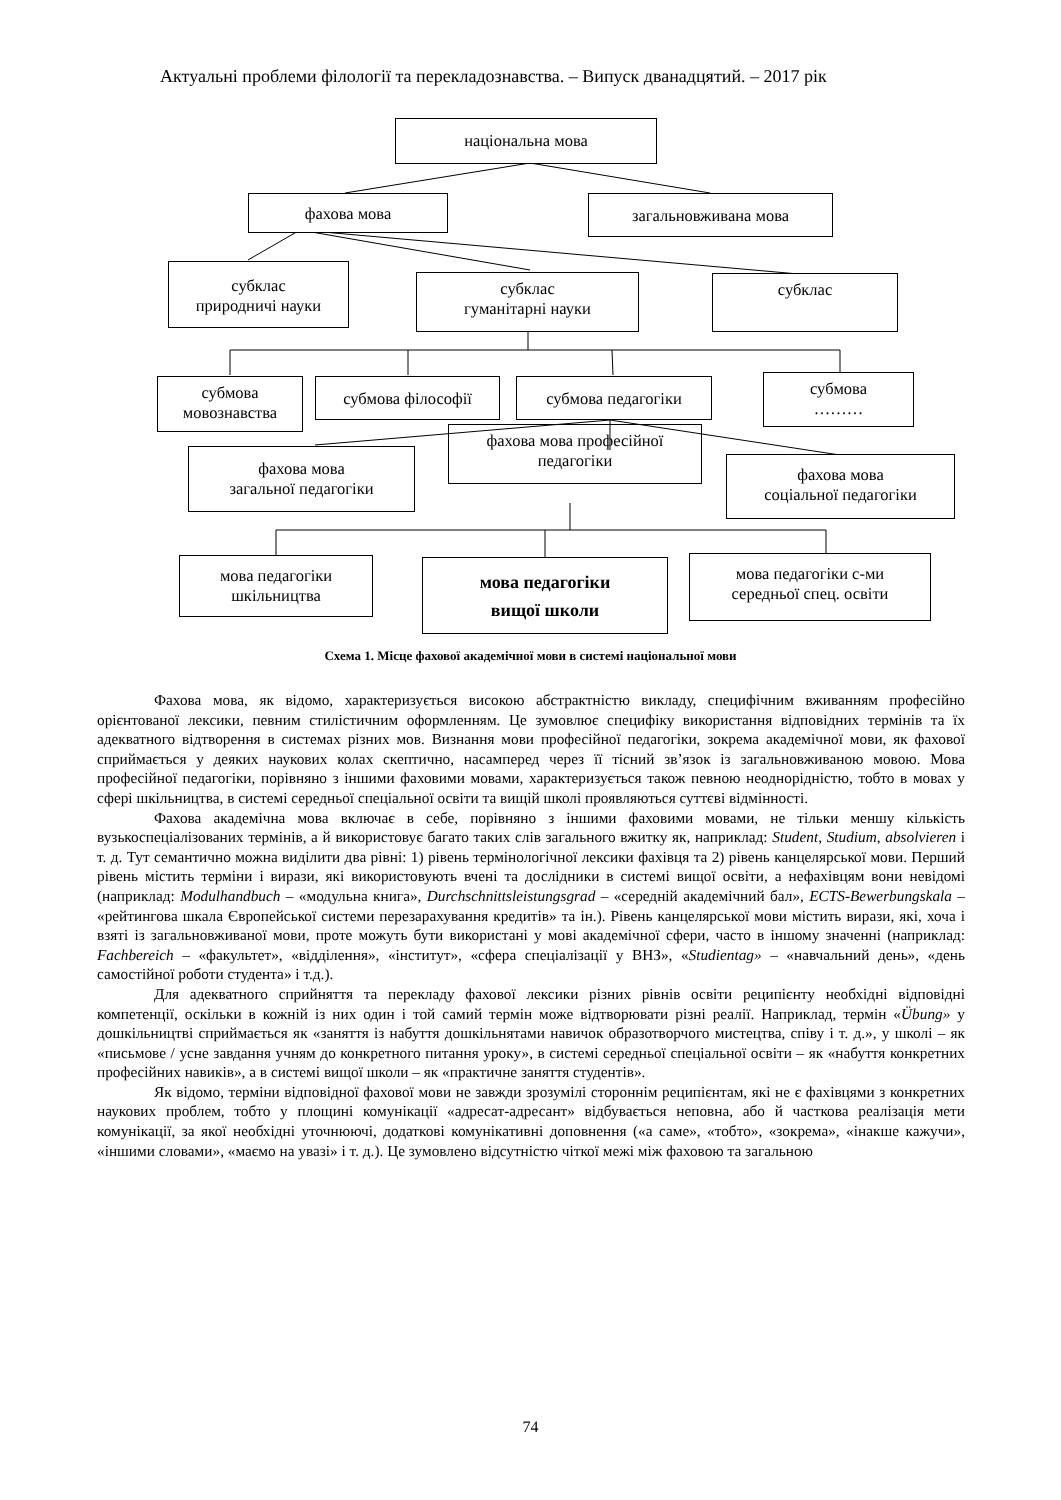Актуальні проблеми філології та перекладознавства. – Випуск дванадцятий. – 2017 рік
національна мова
фахова мова загальновживана мова
субклас
природничі науки
субклас
гуманітарні науки
субклас
субмова
мовознавства
субмова філософії субмова педагогіки
субмова
………
фахова мова
загальної педагогіки
фахова мова професійної
педагогіки
фахова мова
соціальної педагогіки
мова педагогіки
шкільництва
мова педагогіки
вищої школи
мова педагогіки с-ми
середньої спец. освіти
Схема 1. Місце фахової академічної мови в системі національної мови
Фахова мова, як відомо, характеризується високою абстрактністю викладу, специфічним вживанням професійно орієнтованої лексики, певним стилістичним оформленням. Це зумовлює специфіку використання відповідних термінів та їх адекватного відтворення в системах різних мов. Визнання мови професійної педагогіки, зокрема академічної мови, як фахової сприймається у деяких наукових колах скептично, насамперед через її тісний зв’язок із загальновживаною мовою. Мова професійної педагогіки, порівняно з іншими фаховими мовами, характеризується також певною неоднорідністю, тобто в мовах у сфері шкільництва, в системі середньої спеціальної освіти та вищій школі проявляються суттєві відмінності.
Фахова академічна мова включає в себе, порівняно з іншими фаховими мовами, не тільки меншу кількість вузькоспеціалізованих термінів, а й використовує багато таких слів загального вжитку як, наприклад: Student, Studium, absolvieren і т. д. Тут семантично можна виділити два рівні: 1) рівень термінологічної лексики фахівця та 2) рівень канцелярської мови. Перший рівень містить терміни і вирази, які використовують вчені та дослідники в системі вищої освіти, а нефахівцям вони невідомі (наприклад: Modulhandbuch – «модульна книга», Durchschnittsleistungsgrad – «середній академічний бал», ECTS-Bewerbungskala – «рейтингова шкала Європейської системи перезарахування кредитів» та ін.). Рівень канцелярської мови містить вирази, які, хоча і взяті із загальновживаної мови, проте можуть бути використані у мові академічної сфери, часто в іншому значенні (наприклад: Fachbereich – «факультет», «відділення», «інститут», «сфера спеціалізації у ВНЗ», «Studientag» – «навчальний день», «день самостійної роботи студента» і т.д.).
Для адекватного сприйняття та перекладу фахової лексики різних рівнів освіти реципієнту необхідні відповідні компетенції, оскільки в кожній із них один і той самий термін може відтворювати різні реалії. Наприклад, термін «Übung» у дошкільництві сприймається як «заняття із набуття дошкільнятами навичок образотворчого мистецтва, співу і т. д.», у школі – як «письмове / усне завдання учням до конкретного питання уроку», в системі середньої спеціальної освіти – як «набуття конкретних професійних навиків», а в системі вищої школи – як «практичне заняття студентів».
Як відомо, терміни відповідної фахової мови не завжди зрозумілі стороннім реципієнтам, які не є фахівцями з конкретних наукових проблем, тобто у площині комунікації «адресат-адресант» відбувається неповна, або й часткова реалізація мети комунікації, за якої необхідні уточнюючі, додаткові комунікативні доповнення («а саме», «тобто», «зокрема», «інакше кажучи», «іншими словами», «маємо на увазі» і т. д.). Це зумовлено відсутністю чіткої межі між фаховою та загальною
74